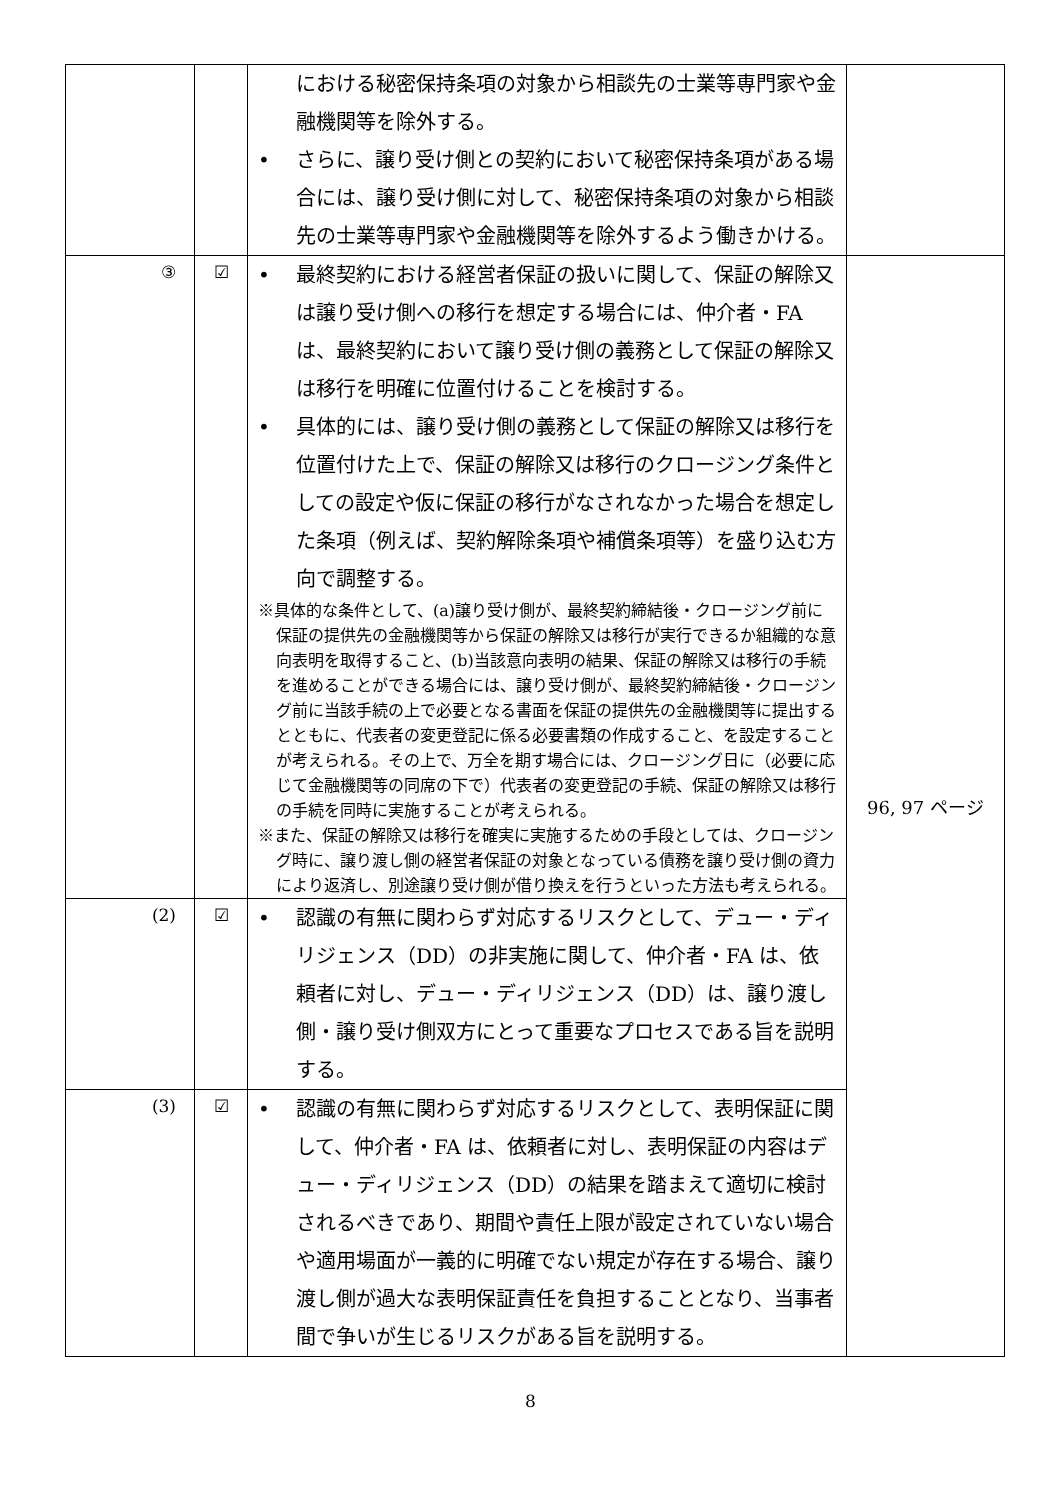| | | における秘密保持条項の対象から相談先の士業等専門家や金融機関等を除外する。 • さらに、譲り受け側との契約において秘密保持条項がある場合には、譲り受け側に対して、秘密保持条項の対象から相談先の士業等専門家や金融機関等を除外するよう働きかける。 | |
| ③ | ☑ | • 最終契約における経営者保証の扱いに関して、保証の解除又は譲り受け側への移行を想定する場合には、仲介者・FA は、最終契約において譲り受け側の義務として保証の解除又は移行を明確に位置付けることを検討する。 • 具体的には、譲り受け側の義務として保証の解除又は移行を位置付けた上で、保証の解除又は移行のクロージング条件としての設定や仮に保証の移行がなされなかった場合を想定した条項（例えば、契約解除条項や補償条項等）を盛り込む方向で調整する。 ※具体的な条件として、(a)譲り受け側が、最終契約締結後・クロージング前に保証の提供先の金融機関等から保証の解除又は移行が実行できるか組織的な意向表明を取得すること、(b)当該意向表明の結果、保証の解除又は移行の手続を進めることができる場合には、譲り受け側が、最終契約締結後・クロージング前に当該手続の上で必要となる書面を保証の提供先の金融機関等に提出するとともに、代表者の変更登記に係る必要書類の作成すること、を設定することが考えられる。その上で、万全を期す場合には、クロージング日に（必要に応じて金融機関等の同席の下で）代表者の変更登記の手続、保証の解除又は移行の手続を同時に実施することが考えられる。 ※また、保証の解除又は移行を確実に実施するための手段としては、クロージング時に、譲り渡し側の経営者保証の対象となっている債務を譲り受け側の資力により返済し、別途譲り受け側が借り換えを行うといった方法も考えられる。 | 96, 97 ページ |
| (2) | ☑ | • 認識の有無に関わらず対応するリスクとして、デュー・ディリジェンス（DD）の非実施に関して、仲介者・FA は、依頼者に対し、デュー・ディリジェンス（DD）は、譲り渡し側・譲り受け側双方にとって重要なプロセスである旨を説明する。 | |
| (3) | ☑ | • 認識の有無に関わらず対応するリスクとして、表明保証に関して、仲介者・FA は、依頼者に対し、表明保証の内容はデュー・ディリジェンス（DD）の結果を踏まえて適切に検討されるべきであり、期間や責任上限が設定されていない場合や適用場面が一義的に明確でない規定が存在する場合、譲り渡し側が過大な表明保証責任を負担することとなり、当事者間で争いが生じるリスクがある旨を説明する。 | |
8